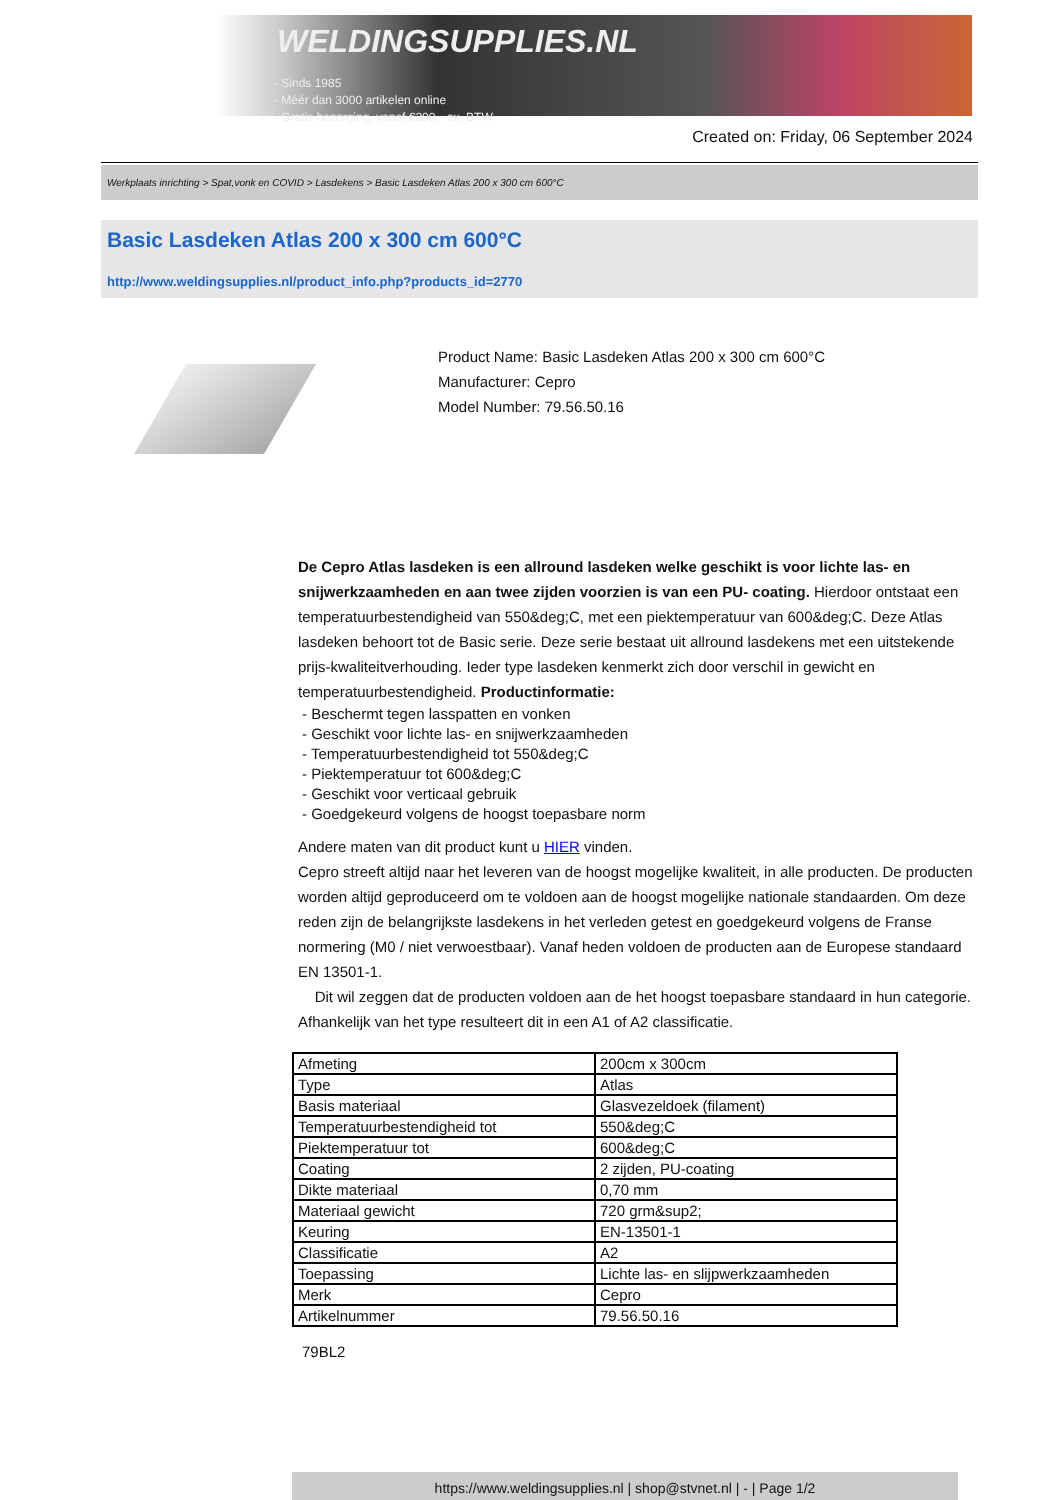WELDINGSUPPLIES.NL
- Sinds 1985
- Méér dan 3000 artikelen online
- Gratis bezorging, vanaf €200,--ex. BTW
Created on: Friday, 06 September 2024
Werkplaats inrichting > Spat,vonk en COVID > Lasdekens > Basic Lasdeken Atlas 200 x 300 cm 600°C
Basic Lasdeken Atlas 200 x 300 cm 600°C
http://www.weldingsupplies.nl/product_info.php?products_id=2770
Product Name: Basic Lasdeken Atlas 200 x 300 cm 600°C
Manufacturer: Cepro
Model Number: 79.56.50.16
De Cepro Atlas lasdeken is een allround lasdeken welke geschikt is voor lichte las- en snijwerkzaamheden en aan twee zijden voorzien is van een PU- coating. Hierdoor ontstaat een temperatuurbestendigheid van 550&deg;C, met een piektemperatuur van 600&deg;C. Deze Atlas lasdeken behoort tot de Basic serie. Deze serie bestaat uit allround lasdekens met een uitstekende prijs-kwaliteitverhouding. Ieder type lasdeken kenmerkt zich door verschil in gewicht en temperatuurbestendigheid. Productinformatie:
- Beschermt tegen lasspatten en vonken
- Geschikt voor lichte las- en snijwerkzaamheden
- Temperatuurbestendigheid tot 550&deg;C
- Piektemperatuur tot 600&deg;C
- Geschikt voor verticaal gebruik
- Goedgekeurd volgens de hoogst toepasbare norm
Andere maten van dit product kunt u HIER vinden.
Cepro streeft altijd naar het leveren van de hoogst mogelijke kwaliteit, in alle producten. De producten worden altijd geproduceerd om te voldoen aan de hoogst mogelijke nationale standaarden. Om deze reden zijn de belangrijkste lasdekens in het verleden getest en goedgekeurd volgens de Franse normering (M0 / niet verwoestbaar). Vanaf heden voldoen de producten aan de Europese standaard EN 13501-1.
Dit wil zeggen dat de producten voldoen aan de het hoogst toepasbare standaard in hun categorie. Afhankelijk van het type resulteert dit in een A1 of A2 classificatie.
| Afmeting | 200cm x 300cm |
| Type | Atlas |
| Basis materiaal | Glasvezeldoek (filament) |
| Temperatuurbestendigheid tot | 550&deg;C |
| Piektemperatuur tot | 600&deg;C |
| Coating | 2 zijden, PU-coating |
| Dikte materiaal | 0,70 mm |
| Materiaal gewicht | 720 grm&sup2; |
| Keuring | EN-13501-1 |
| Classificatie | A2 |
| Toepassing | Lichte las- en slijpwerkzaamheden |
| Merk | Cepro |
| Artikelnummer | 79.56.50.16 |
79BL2
https://www.weldingsupplies.nl | shop@stvnet.nl | - | Page 1/2